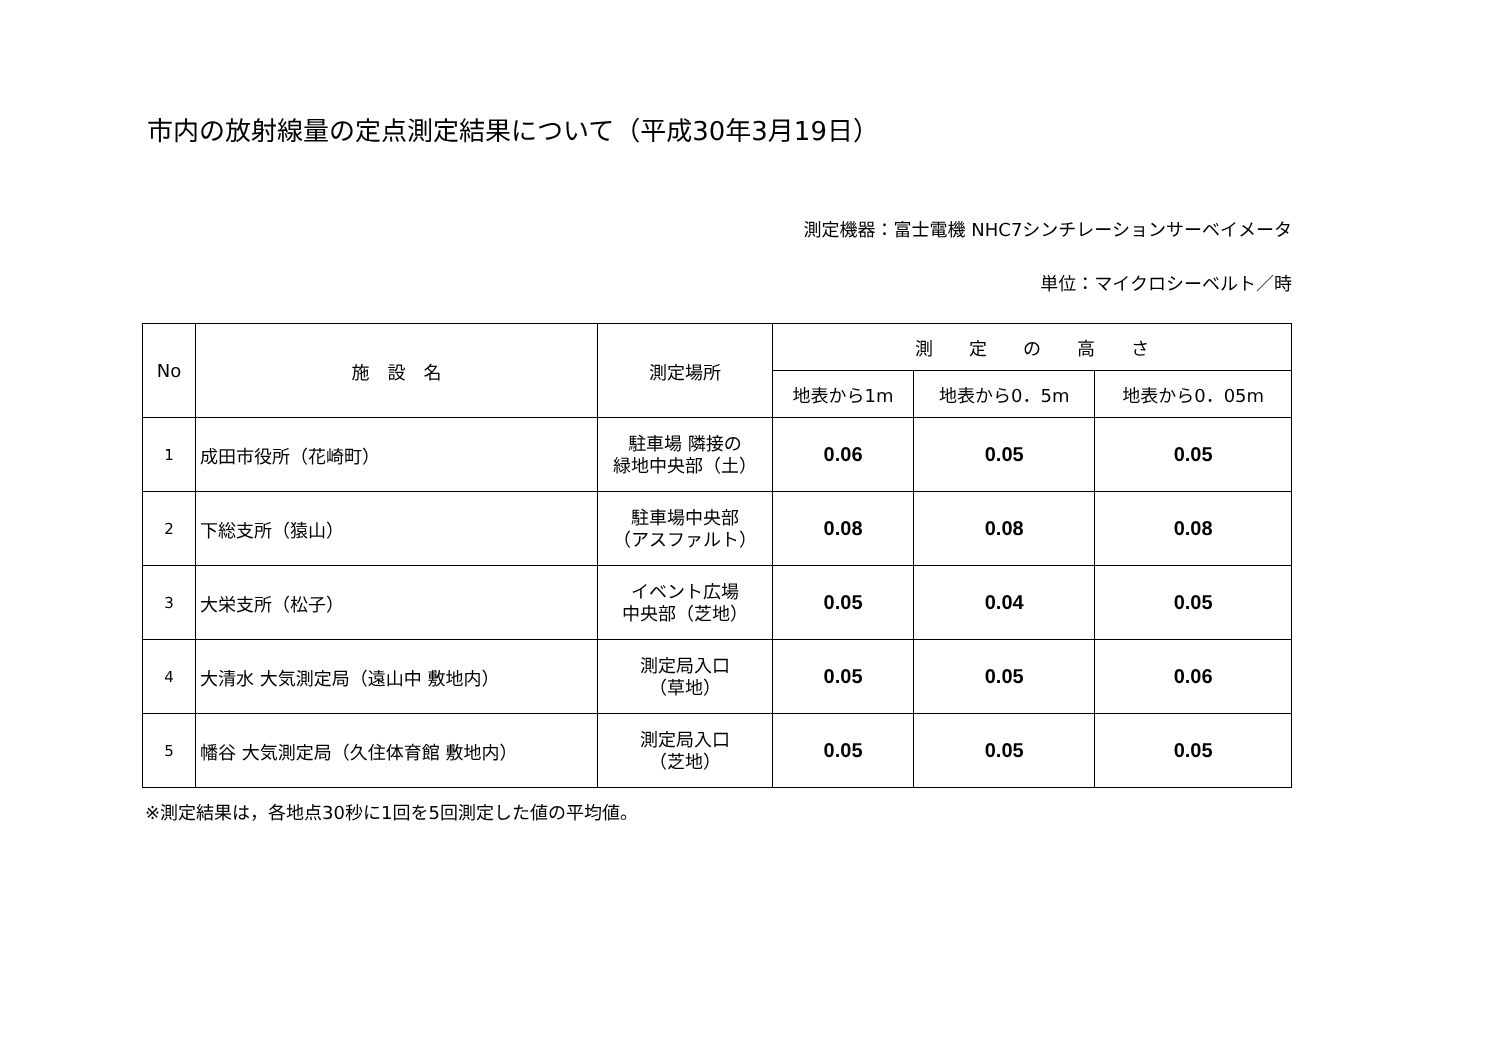市内の放射線量の定点測定結果について（平成30年3月19日）
測定機器：富士電機 NHC7シンチレーションサーベイメータ
単位：マイクロシーベルト／時
| No | 施 設 名 | 測定場所 | 測 定 の 高 さ | | |
| --- | --- | --- | --- | --- | --- |
| | | | 地表から1m | 地表から0．5m | 地表から0．05m |
| 1 | 成田市役所（花崎町） | 駐車場 隣接の 緑地中央部（土） | 0.06 | 0.05 | 0.05 |
| 2 | 下総支所（猿山） | 駐車場中央部 （アスファルト） | 0.08 | 0.08 | 0.08 |
| 3 | 大栄支所（松子） | イベント広場 中央部（芝地） | 0.05 | 0.04 | 0.05 |
| 4 | 大清水 大気測定局（遠山中 敷地内） | 測定局入口 （草地） | 0.05 | 0.05 | 0.06 |
| 5 | 幡谷 大気測定局（久住体育館 敷地内） | 測定局入口 （芝地） | 0.05 | 0.05 | 0.05 |
※測定結果は，各地点30秒に1回を5回測定した値の平均値。